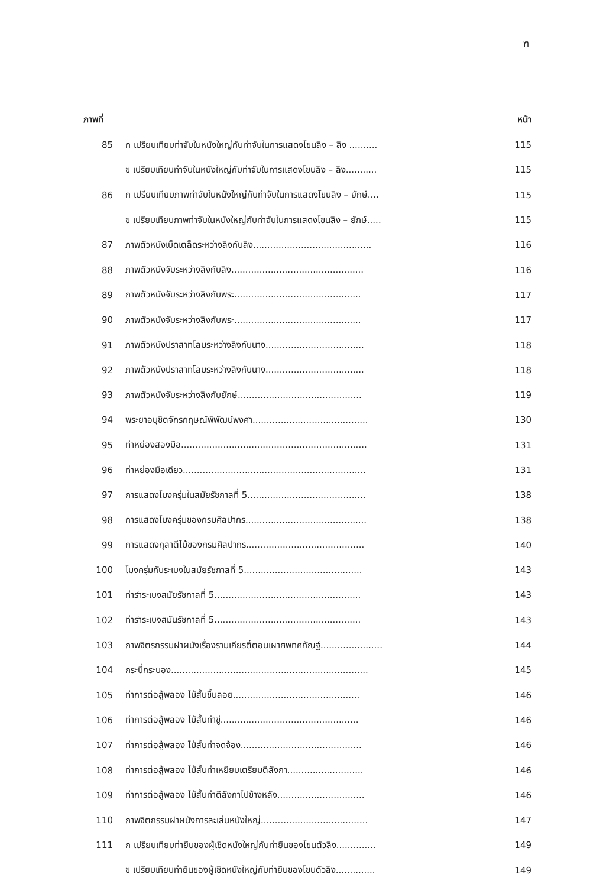ฑ
| ภาพที่ | | หน้า |
| --- | --- | --- |
| 85 | ก เปรียบเทียบท่าจับในหนังใหญ่กับท่าจับในการแสดงโขนลิง – ลิง .......... | 115 |
| | ข เปรียบเทียบท่าจับในหนังใหญ่กับท่าจับในการแสดงโขนลิง – ลิง........... | 115 |
| 86 | ก เปรียบเทียบภาพท่าจับในหนังใหญ่กับท่าจับในการแสดงโขนลิง – ยักษ์.... | 115 |
| | ข เปรียบเทียบภาพท่าจับในหนังใหญ่กับท่าจับในการแสดงโขนลิง – ยักษ์..... | 115 |
| 87 | ภาพตัวหนังเบ็ดเตล็ดระหว่างลิงกับลิง.......................................... | 116 |
| 88 | ภาพตัวหนังจับระหว่างลิงกับลิง............................................... | 116 |
| 89 | ภาพตัวหนังจับระหว่างลิงกับพระ............................................. | 117 |
| 90 | ภาพตัวหนังจับระหว่างลิงกับพระ............................................. | 117 |
| 91 | ภาพตัวหนังปราสาทโลมระหว่างลิงกับนาง................................... | 118 |
| 92 | ภาพตัวหนังปราสาทโลมระหว่างลิงกับนาง................................... | 118 |
| 93 | ภาพตัวหนังจับระหว่างลิงกับยักษ์............................................ | 119 |
| 94 | พระยาอนุชิตจักรกฤษณ์พิพัฒน์พงศา......................................... | 130 |
| 95 | ท่าหย่องสองมือ.................................................................. | 131 |
| 96 | ท่าหย่องมือเดียว................................................................. | 131 |
| 97 | การแสดงโมงครุ่มในสมัยรัชกาลที่ 5.......................................... | 138 |
| 98 | การแสดงโมงครุ่มของกรมศิลปากร........................................... | 138 |
| 99 | การแสดงกุลาตีไม้ของกรมศิลปากร.......................................... | 140 |
| 100 | โมงครุ่มกับระเบงในสมัยรัชกาลที่ 5.......................................... | 143 |
| 101 | ท่ารำระเบงสมัยรัชกาลที่ 5.................................................... | 143 |
| 102 | ท่ารำระเบงสมันรัชกาลที่ 5.................................................... | 143 |
| 103 | ภาพจิตรกรรมฝาผนังเรื่องรามเกียรติ์ตอนเผาศพทศกัณฐ์...................... | 144 |
| 104 | กระบี่กระบอง...................................................................... | 145 |
| 105 | ท่าการต่อสู้พลอง ไม้สั้นขึ้นลอย............................................. | 146 |
| 106 | ท่าการต่อสู้พลอง ไม้สั้นท่าขู่................................................. | 146 |
| 107 | ท่าการต่อสู้พลอง ไม้สั้นท่าจดจ้อง........................................... | 146 |
| 108 | ท่าการต่อสู้พลอง ไม้สั้นท่าเหยียบเตรียมตีลังกา........................... | 146 |
| 109 | ท่าการต่อสู้พลอง ไม้สั้นท่าตีลังกาไปข้างหลัง............................... | 146 |
| 110 | ภาพจิตกรรมฝาผนังการละเล่นหนังใหญ่...................................... | 147 |
| 111 | ก เปรียบเทียบท่ายืนของผู้เชิดหนังใหญ่กับท่ายืนของโขนตัวลิง.............. | 149 |
| | ข เปรียบเทียบท่ายืนของผู้เชิดหนังใหญ่กับท่ายืนของโขนตัวลิง.............. | 149 |